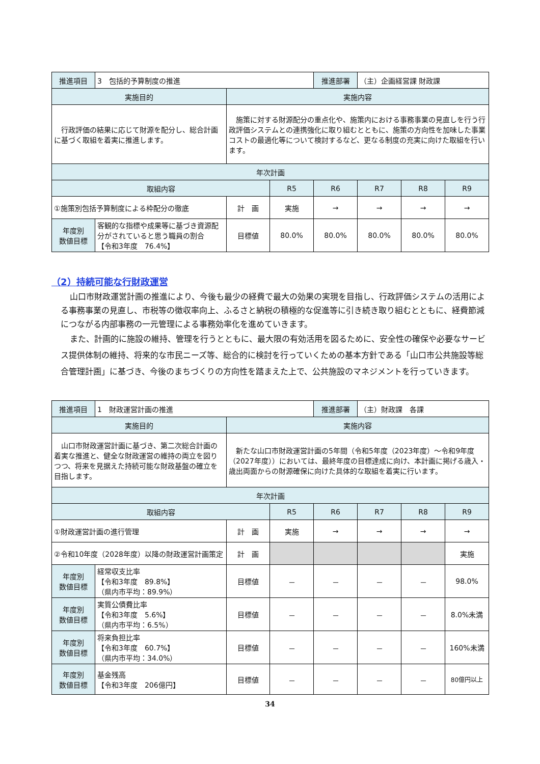| 推進項目 | 3 包括的予算制度の推進 | | | 推進部署 | （主）企画経営課 財政課 | | |
| 実施目的 | | 実施内容 | | | | | |
| 行政評価の結果に応じて財源を配分し、総合計画に基づく取組を着実に推進します。 | | 施策に対する財源配分の重点化や、施策内における事務事業の見直しを行う行政評価システムとの連携強化に取り組むとともに、施策の方向性を加味した事業コストの最適化等について検討するなど、更なる制度の充実に向けた取組を行います。 | | | | | |
| 年次計画 | | | | | | | |
| 取組内容 | | | R5 | R6 | R7 | R8 | R9 |
| ①施策別包括予算制度による枠配分の徹底 | | 計 画 | 実施 | → | → | → | → |
| 年度別 数値目標 | 客観的な指標や成果等に基づき資源配分がされていると思う職員の割合 【令和3年度 76.4%】 | 目標値 | 80.0% | 80.0% | 80.0% | 80.0% | 80.0% |
（2）持続可能な行財政運営
山口市財政運営計画の推進により、今後も最少の経費で最大の効果の実現を目指し、行政評価システムの活用による事務事業の見直し、市税等の徴収率向上、ふるさと納税の積極的な促進等に引き続き取り組むとともに、経費節減につながる内部事務の一元管理による事務効率化を進めていきます。
また、計画的に施設の維持、管理を行うとともに、最大限の有効活用を図るために、安全性の確保や必要なサービス提供体制の維持、将来的な市民ニーズ等、総合的に検討を行っていくための基本方針である「山口市公共施設等総合管理計画」に基づき、今後のまちづくりの方向性を踏まえた上で、公共施設のマネジメントを行っていきます。
| 推進項目 | 1 財政運営計画の推進 | | | 推進部署 | （主）財政課 各課 | | |
| 実施目的 | | 実施内容 | | | | | |
| 山口市財政運営計画に基づき、第二次総合計画の着実な推進と、健全な財政運営の維持の両立を図りつつ、将来を見据えた持続可能な財政基盤の確立を目指します。 | | 新たな山口市財政運営計画の5年間（令和5年度（2023年度）～令和9年度（2027年度））においては、最終年度の目標達成に向け、本計画に掲げる歳入・歳出両面からの財源確保に向けた具体的な取組を着実に行います。 | | | | | |
| 年次計画 | | | | | | | |
| 取組内容 | | | R5 | R6 | R7 | R8 | R9 |
| ①財政運営計画の進行管理 | | 計 画 | 実施 | → | → | → | → |
| ②令和10年度（2028年度）以降の財政運営計画策定 | | 計 画 | | | | | 実施 |
| 年度別 数値目標 | 経常収支比率 【令和3年度 89.8%】 （県内市平均：89.9%） | 目標値 | － | － | － | － | 98.0% |
| 年度別 数値目標 | 実質公債費比率 【令和3年度 5.6%】 （県内市平均：6.5%） | 目標値 | － | － | － | － | 8.0%未満 |
| 年度別 数値目標 | 将来負担比率 【令和3年度 60.7%】 （県内市平均：34.0%） | 目標値 | － | － | － | － | 160%未満 |
| 年度別 数値目標 | 基金残高 【令和3年度 206億円】 | 目標値 | － | － | － | － | 80億円以上 |
34